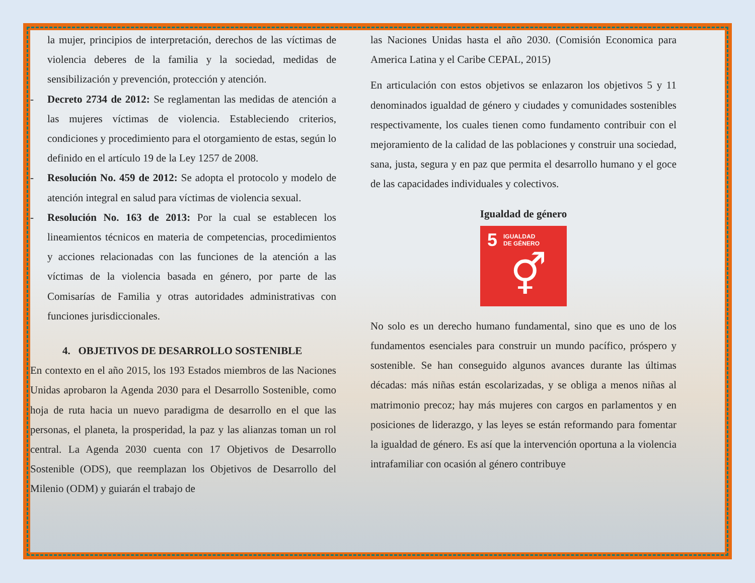la mujer, principios de interpretación, derechos de las víctimas de violencia deberes de la familia y la sociedad, medidas de sensibilización y prevención, protección y atención.
- Decreto 2734 de 2012: Se reglamentan las medidas de atención a las mujeres víctimas de violencia. Estableciendo criterios, condiciones y procedimiento para el otorgamiento de estas, según lo definido en el artículo 19 de la Ley 1257 de 2008.
- Resolución No. 459 de 2012: Se adopta el protocolo y modelo de atención integral en salud para víctimas de violencia sexual.
- Resolución No. 163 de 2013: Por la cual se establecen los lineamientos técnicos en materia de competencias, procedimientos y acciones relacionadas con las funciones de la atención a las víctimas de la violencia basada en género, por parte de las Comisarías de Familia y otras autoridades administrativas con funciones jurisdiccionales.
4. OBJETIVOS DE DESARROLLO SOSTENIBLE
En contexto en el año 2015, los 193 Estados miembros de las Naciones Unidas aprobaron la Agenda 2030 para el Desarrollo Sostenible, como hoja de ruta hacia un nuevo paradigma de desarrollo en el que las personas, el planeta, la prosperidad, la paz y las alianzas toman un rol central. La Agenda 2030 cuenta con 17 Objetivos de Desarrollo Sostenible (ODS), que reemplazan los Objetivos de Desarrollo del Milenio (ODM) y guiarán el trabajo de
las Naciones Unidas hasta el año 2030. (Comisión Economica para America Latina y el Caribe CEPAL, 2015)
En articulación con estos objetivos se enlazaron los objetivos 5 y 11 denominados igualdad de género y ciudades y comunidades sostenibles respectivamente, los cuales tienen como fundamento contribuir con el mejoramiento de la calidad de las poblaciones y construir una sociedad, sana, justa, segura y en paz que permita el desarrollo humano y el goce de las capacidades individuales y colectivos.
Igualdad de género
5 IGUALDAD
DE GÉNERO
⚥
No solo es un derecho humano fundamental, sino que es uno de los fundamentos esenciales para construir un mundo pacífico, próspero y sostenible. Se han conseguido algunos avances durante las últimas décadas: más niñas están escolarizadas, y se obliga a menos niñas al matrimonio precoz; hay más mujeres con cargos en parlamentos y en posiciones de liderazgo, y las leyes se están reformando para fomentar la igualdad de género. Es así que la intervención oportuna a la violencia intrafamiliar con ocasión al género contribuye